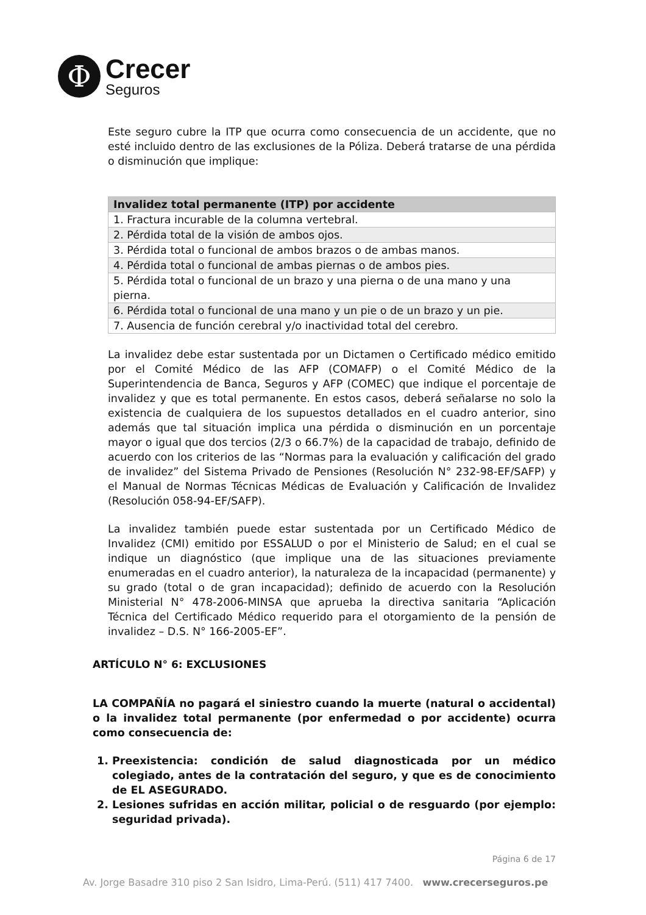Φ
Crecer
Seguros
Este seguro cubre la ITP que ocurra como consecuencia de un accidente, que no esté incluido dentro de las exclusiones de la Póliza. Deberá tratarse de una pérdida o disminución que implique:
| Invalidez total permanente (ITP) por accidente |
| --- |
| 1. Fractura incurable de la columna vertebral. |
| 2. Pérdida total de la visión de ambos ojos. |
| 3. Pérdida total o funcional de ambos brazos o de ambas manos. |
| 4. Pérdida total o funcional de ambas piernas o de ambos pies. |
| 5. Pérdida total o funcional de un brazo y una pierna o de una mano y una pierna. |
| 6. Pérdida total o funcional de una mano y un pie o de un brazo y un pie. |
| 7. Ausencia de función cerebral y/o inactividad total del cerebro. |
La invalidez debe estar sustentada por un Dictamen o Certificado médico emitido por el Comité Médico de las AFP (COMAFP) o el Comité Médico de la Superintendencia de Banca, Seguros y AFP (COMEC) que indique el porcentaje de invalidez y que es total permanente. En estos casos, deberá señalarse no solo la existencia de cualquiera de los supuestos detallados en el cuadro anterior, sino además que tal situación implica una pérdida o disminución en un porcentaje mayor o igual que dos tercios (2/3 o 66.7%) de la capacidad de trabajo, definido de acuerdo con los criterios de las “Normas para la evaluación y calificación del grado de invalidez” del Sistema Privado de Pensiones (Resolución N° 232-98-EF/SAFP) y el Manual de Normas Técnicas Médicas de Evaluación y Calificación de Invalidez (Resolución 058-94-EF/SAFP).
La invalidez también puede estar sustentada por un Certificado Médico de Invalidez (CMI) emitido por ESSALUD o por el Ministerio de Salud; en el cual se indique un diagnóstico (que implique una de las situaciones previamente enumeradas en el cuadro anterior), la naturaleza de la incapacidad (permanente) y su grado (total o de gran incapacidad); definido de acuerdo con la Resolución Ministerial N° 478-2006-MINSA que aprueba la directiva sanitaria “Aplicación Técnica del Certificado Médico requerido para el otorgamiento de la pensión de invalidez – D.S. N° 166-2005-EF”.
ARTÍCULO N° 6: EXCLUSIONES
LA COMPAÑÍA no pagará el siniestro cuando la muerte (natural o accidental) o la invalidez total permanente (por enfermedad o por accidente) ocurra como consecuencia de:
1. Preexistencia: condición de salud diagnosticada por un médico colegiado, antes de la contratación del seguro, y que es de conocimiento de EL ASEGURADO.
2. Lesiones sufridas en acción militar, policial o de resguardo (por ejemplo: seguridad privada).
Página 6 de 17
Av. Jorge Basadre 310 piso 2 San Isidro, Lima-Perú. (511) 417 7400. www.crecerseguros.pe